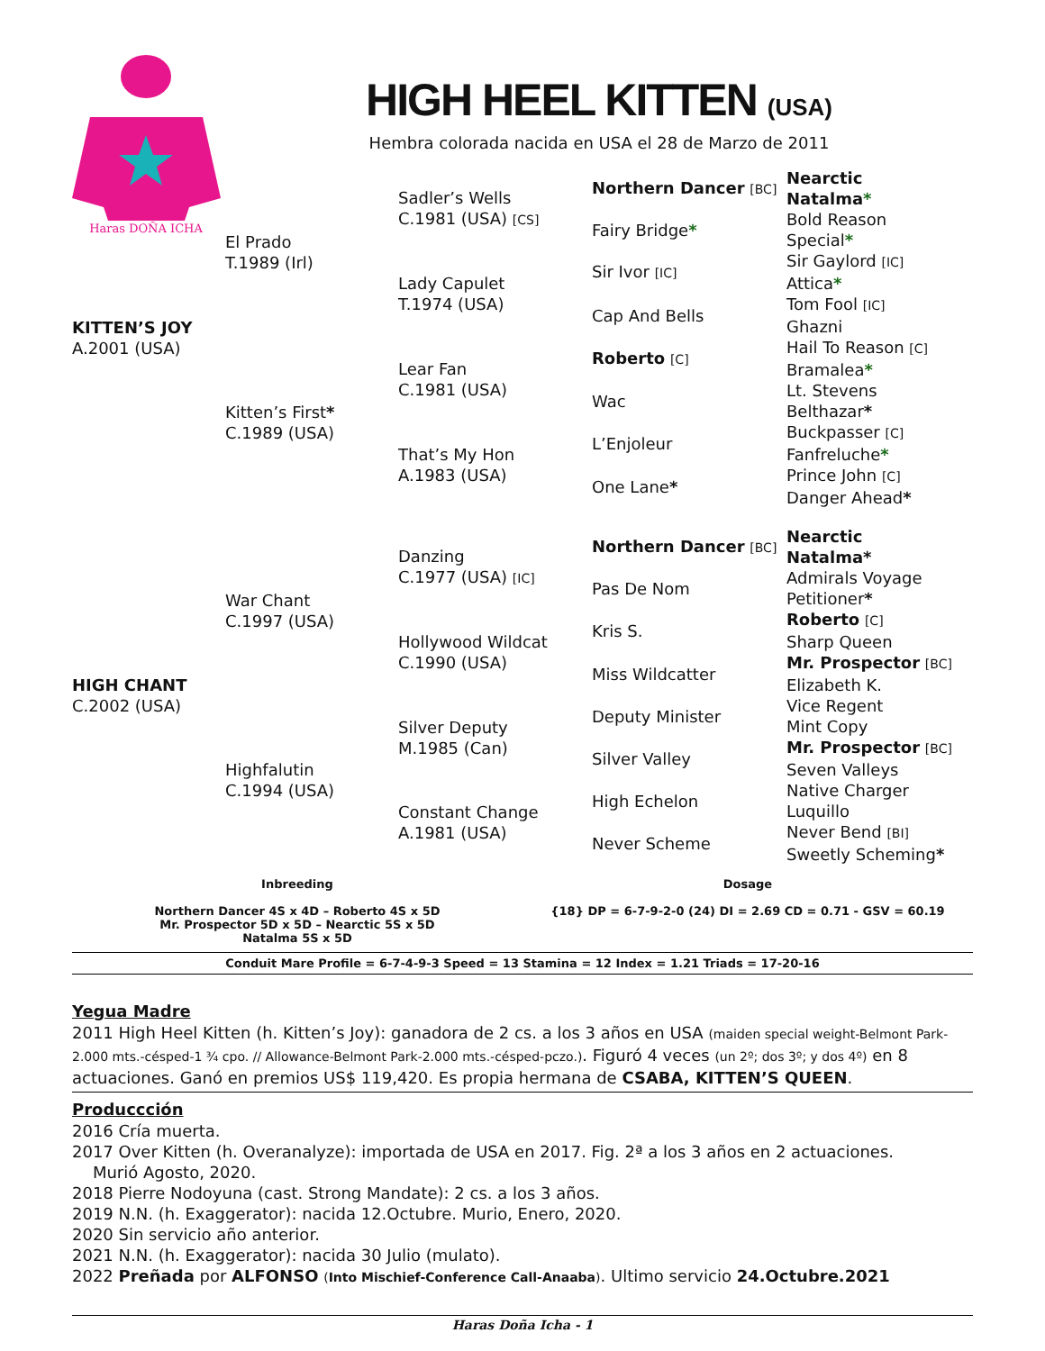Haras DOÑA ICHA
HIGH HEEL KITTEN (USA)
Hembra colorada nacida en USA el 28 de Marzo de 2011
| KITTEN’S JOY A.2001 (USA) | El Prado T.1989 (Irl) | Sadler’s Wells C.1981 (USA) [CS] | Northern Dancer [BC] | Nearctic |
| | | | | Natalma * |
| | | | Fairy Bridge * | Bold Reason |
| | | | | Special * |
| | | Lady Capulet T.1974 (USA) | Sir Ivor [IC] | Sir Gaylord [IC] |
| | | | | Attica * |
| | | | Cap And Bells | Tom Fool [IC] |
| | | | | Ghazni |
| | Kitten’s First * C.1989 (USA) | Lear Fan C.1981 (USA) | Roberto [C] | Hail To Reason [C] |
| | | | | Bramalea * |
| | | | Wac | Lt. Stevens |
| | | | | Belthazar * |
| | | That’s My Hon A.1983 (USA) | L’Enjoleur | Buckpasser [C] |
| | | | | Fanfreluche * |
| | | | One Lane * | Prince John [C] |
| | | | | Danger Ahead * |
| HIGH CHANT C.2002 (USA) | War Chant C.1997 (USA) | Danzing C.1977 (USA) [IC] | Northern Dancer [BC] | Nearctic |
| | | | | Natalma* |
| | | | Pas De Nom | Admirals Voyage |
| | | | | Petitioner * |
| | | Hollywood Wildcat C.1990 (USA) | Kris S. | Roberto [C] |
| | | | | Sharp Queen |
| | | | Miss Wildcatter | Mr. Prospector [BC] |
| | | | | Elizabeth K. |
| | Highfalutin C.1994 (USA) | Silver Deputy M.1985 (Can) | Deputy Minister | Vice Regent |
| | | | | Mint Copy |
| | | | Silver Valley | Mr. Prospector [BC] |
| | | | | Seven Valleys |
| | | Constant Change A.1981 (USA) | High Echelon | Native Charger |
| | | | | Luquillo |
| | | | Never Scheme | Never Bend [BI] |
| | | | | Sweetly Scheming * |
Inbreeding
Northern Dancer 4S x 4D – Roberto 4S x 5D
Mr. Prospector 5D x 5D – Nearctic 5S x 5D
Natalma 5S x 5D
Dosage
{18} DP = 6-7-9-2-0 (24) DI = 2.69 CD = 0.71 - GSV = 60.19
Conduit Mare Profile = 6-7-4-9-3 Speed = 13 Stamina = 12 Index = 1.21 Triads = 17-20-16
Yegua Madre
2011 High Heel Kitten (h. Kitten’s Joy): ganadora de 2 cs. a los 3 años en USA (maiden special weight-Belmont Park-2.000 mts.-césped-1 ¾ cpo. // Allowance-Belmont Park-2.000 mts.-césped-pczo.). Figuró 4 veces (un 2º; dos 3º; y dos 4º) en 8 actuaciones. Ganó en premios US$ 119,420. Es propia hermana de CSABA, KITTEN’S QUEEN.
Produccción
2016 Cría muerta.
2017 Over Kitten (h. Overanalyze): importada de USA en 2017. Fig. 2ª a los 3 años en 2 actuaciones.
Murió Agosto, 2020.
2018 Pierre Nodoyuna (cast. Strong Mandate): 2 cs. a los 3 años.
2019 N.N. (h. Exaggerator): nacida 12.Octubre. Murio, Enero, 2020.
2020 Sin servicio año anterior.
2021 N.N. (h. Exaggerator): nacida 30 Julio (mulato).
2022 Preñada por ALFONSO (Into Mischief-Conference Call-Anaaba). Ultimo servicio 24.Octubre.2021
Haras Doña Icha - 1